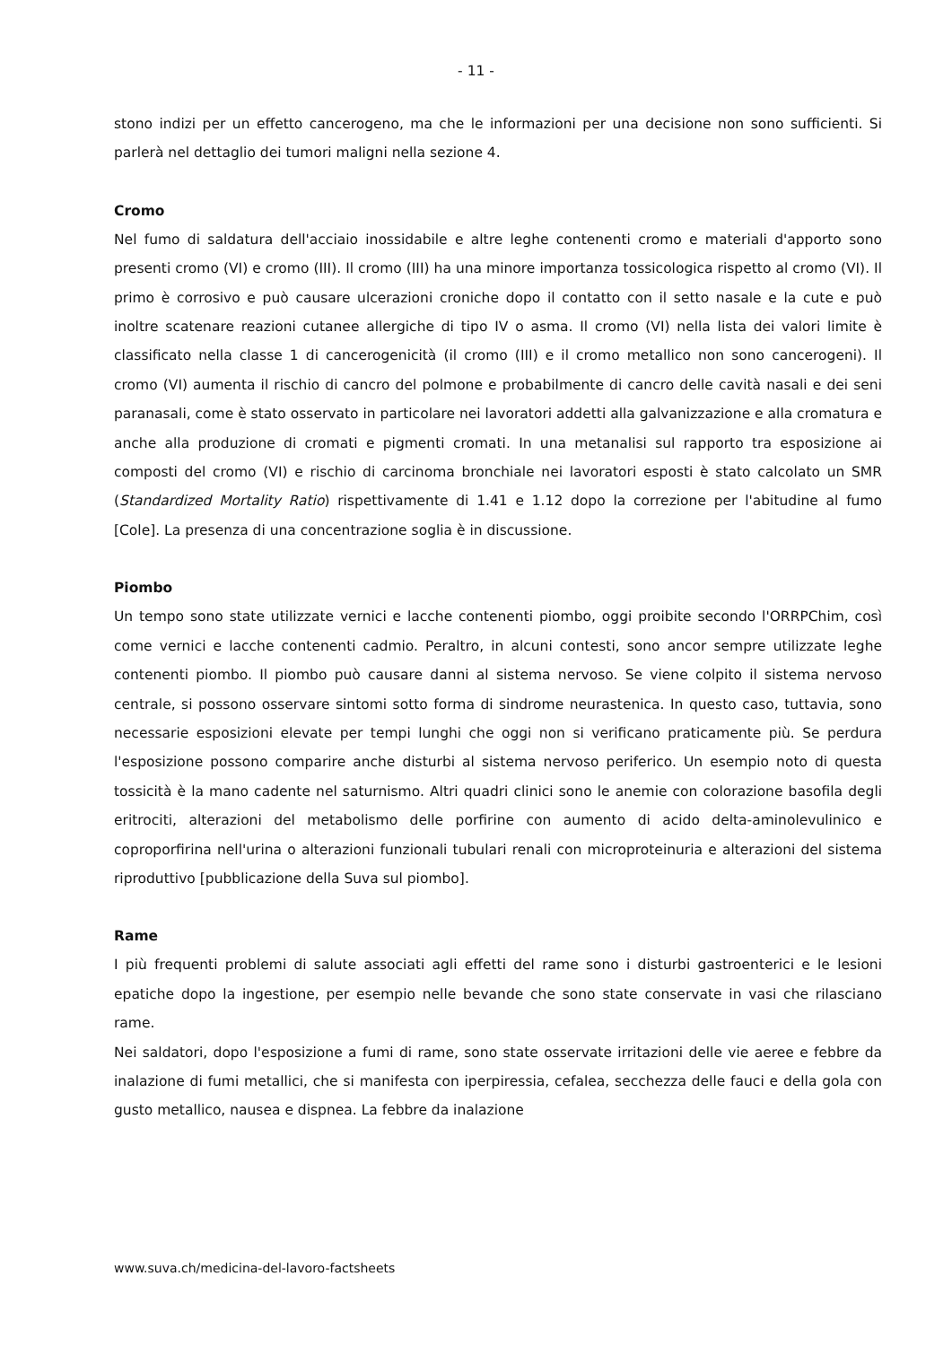- 11 -
stono indizi per un effetto cancerogeno, ma che le informazioni per una decisione non sono sufficienti. Si parlerà nel dettaglio dei tumori maligni nella sezione 4.
Cromo
Nel fumo di saldatura dell'acciaio inossidabile e altre leghe contenenti cromo e materiali d'apporto sono presenti cromo (VI) e cromo (III). Il cromo (III) ha una minore importanza tossicologica rispetto al cromo (VI). Il primo è corrosivo e può causare ulcerazioni croniche dopo il contatto con il setto nasale e la cute e può inoltre scatenare reazioni cutanee allergiche di tipo IV o asma. Il cromo (VI) nella lista dei valori limite è classificato nella classe 1 di cancerogenicità (il cromo (III) e il cromo metallico non sono cancerogeni). Il cromo (VI) aumenta il rischio di cancro del polmone e probabilmente di cancro delle cavità nasali e dei seni paranasali, come è stato osservato in particolare nei lavoratori addetti alla galvanizzazione e alla cromatura e anche alla produzione di cromati e pigmenti cromati. In una metanalisi sul rapporto tra esposizione ai composti del cromo (VI) e rischio di carcinoma bronchiale nei lavoratori esposti è stato calcolato un SMR (Standardized Mortality Ratio) rispettivamente di 1.41 e 1.12 dopo la correzione per l'abitudine al fumo [Cole]. La presenza di una concentrazione soglia è in discussione.
Piombo
Un tempo sono state utilizzate vernici e lacche contenenti piombo, oggi proibite secondo l'ORRPChim, così come vernici e lacche contenenti cadmio. Peraltro, in alcuni contesti, sono ancor sempre utilizzate leghe contenenti piombo. Il piombo può causare danni al sistema nervoso. Se viene colpito il sistema nervoso centrale, si possono osservare sintomi sotto forma di sindrome neurastenica. In questo caso, tuttavia, sono necessarie esposizioni elevate per tempi lunghi che oggi non si verificano praticamente più. Se perdura l'esposizione possono comparire anche disturbi al sistema nervoso periferico. Un esempio noto di questa tossicità è la mano cadente nel saturnismo. Altri quadri clinici sono le anemie con colorazione basofila degli eritrociti, alterazioni del metabolismo delle porfirine con aumento di acido delta-aminolevulinico e coproporfirina nell'urina o alterazioni funzionali tubulari renali con microproteinuria e alterazioni del sistema riproduttivo [pubblicazione della Suva sul piombo].
Rame
I più frequenti problemi di salute associati agli effetti del rame sono i disturbi gastroenterici e le lesioni epatiche dopo la ingestione, per esempio nelle bevande che sono state conservate in vasi che rilasciano rame.
Nei saldatori, dopo l'esposizione a fumi di rame, sono state osservate irritazioni delle vie aeree e febbre da inalazione di fumi metallici, che si manifesta con iperpiressia, cefalea, secchezza delle fauci e della gola con gusto metallico, nausea e dispnea. La febbre da inalazione
www.suva.ch/medicina-del-lavoro-factsheets